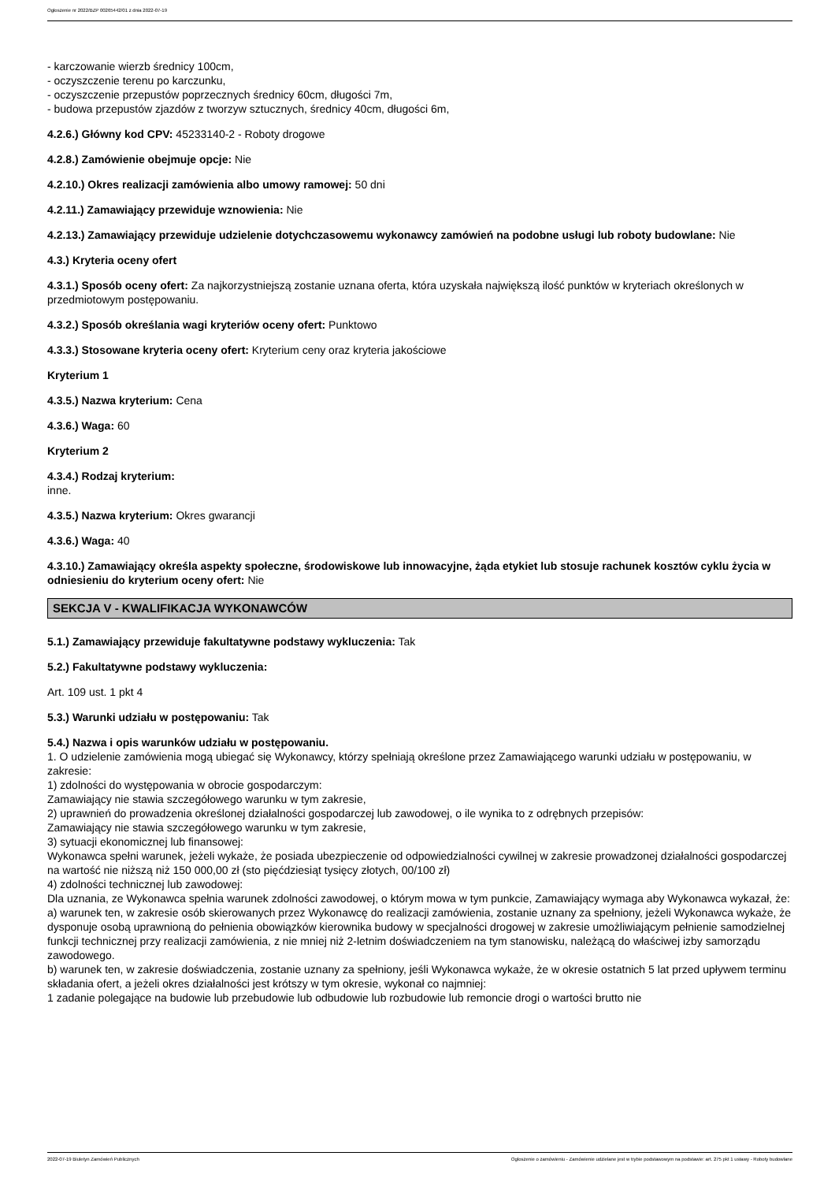Ogłoszenie nr 2022/BZP 00265442/01 z dnia 2022-07-19
- karczowanie wierzb średnicy 100cm,
- oczyszczenie terenu po karczunku,
- oczyszczenie przepustów poprzecznych średnicy 60cm, długości 7m,
- budowa przepustów zjazdów z tworzyw sztucznych, średnicy 40cm, długości 6m,
4.2.6.) Główny kod CPV: 45233140-2 - Roboty drogowe
4.2.8.) Zamówienie obejmuje opcje: Nie
4.2.10.) Okres realizacji zamówienia albo umowy ramowej: 50 dni
4.2.11.) Zamawiający przewiduje wznowienia: Nie
4.2.13.) Zamawiający przewiduje udzielenie dotychczasowemu wykonawcy zamówień na podobne usługi lub roboty budowlane: Nie
4.3.) Kryteria oceny ofert
4.3.1.) Sposób oceny ofert: Za najkorzystniejszą zostanie uznana oferta, która uzyskała największą ilość punktów w kryteriach określonych w przedmiotowym postępowaniu.
4.3.2.) Sposób określania wagi kryteriów oceny ofert: Punktowo
4.3.3.) Stosowane kryteria oceny ofert: Kryterium ceny oraz kryteria jakościowe
Kryterium 1
4.3.5.) Nazwa kryterium: Cena
4.3.6.) Waga: 60
Kryterium 2
4.3.4.) Rodzaj kryterium:
inne.
4.3.5.) Nazwa kryterium: Okres gwarancji
4.3.6.) Waga: 40
4.3.10.) Zamawiający określa aspekty społeczne, środowiskowe lub innowacyjne, żąda etykiet lub stosuje rachunek kosztów cyklu życia w odniesieniu do kryterium oceny ofert: Nie
SEKCJA V - KWALIFIKACJA WYKONAWCÓW
5.1.) Zamawiający przewiduje fakultatywne podstawy wykluczenia: Tak
5.2.) Fakultatywne podstawy wykluczenia:
Art. 109 ust. 1 pkt 4
5.3.) Warunki udziału w postępowaniu: Tak
5.4.) Nazwa i opis warunków udziału w postępowaniu.
1. O udzielenie zamówienia mogą ubiegać się Wykonawcy, którzy spełniają określone przez Zamawiającego warunki udziału w postępowaniu, w zakresie:
1) zdolności do występowania w obrocie gospodarczym:
Zamawiający nie stawia szczegółowego warunku w tym zakresie,
2) uprawnień do prowadzenia określonej działalności gospodarczej lub zawodowej, o ile wynika to z odrębnych przepisów:
Zamawiający nie stawia szczegółowego warunku w tym zakresie,
3) sytuacji ekonomicznej lub finansowej:
Wykonawca spełni warunek, jeżeli wykaże, że posiada ubezpieczenie od odpowiedzialności cywilnej w zakresie prowadzonej działalności gospodarczej na wartość nie niższą niż 150 000,00 zł (sto pięćdziesiąt tysięcy złotych, 00/100 zł)
4) zdolności technicznej lub zawodowej:
Dla uznania, ze Wykonawca spełnia warunek zdolności zawodowej, o którym mowa w tym punkcie, Zamawiający wymaga aby Wykonawca wykazał, że:
a) warunek ten, w zakresie osób skierowanych przez Wykonawcę do realizacji zamówienia, zostanie uznany za spełniony, jeżeli Wykonawca wykaże, że dysponuje osobą uprawnioną do pełnienia obowiązków kierownika budowy w specjalności drogowej w zakresie umożliwiającym pełnienie samodzielnej funkcji technicznej przy realizacji zamówienia, z nie mniej niż 2-letnim doświadczeniem na tym stanowisku, należącą do właściwej izby samorządu zawodowego.
b) warunek ten, w zakresie doświadczenia, zostanie uznany za spełniony, jeśli Wykonawca wykaże, że w okresie ostatnich 5 lat przed upływem terminu składania ofert, a jeżeli okres działalności jest krótszy w tym okresie, wykonał co najmniej:
1 zadanie polegające na budowie lub przebudowie lub odbudowie lub rozbudowie lub remoncie drogi o wartości brutto nie
2022-07-19 Biuletyn Zamówień Publicznych Ogłoszenie o zamówieniu - Zamówienie udzielane jest w trybie podstawowym na podstawie: art. 275 pkt 1 ustawy - Roboty budowlane